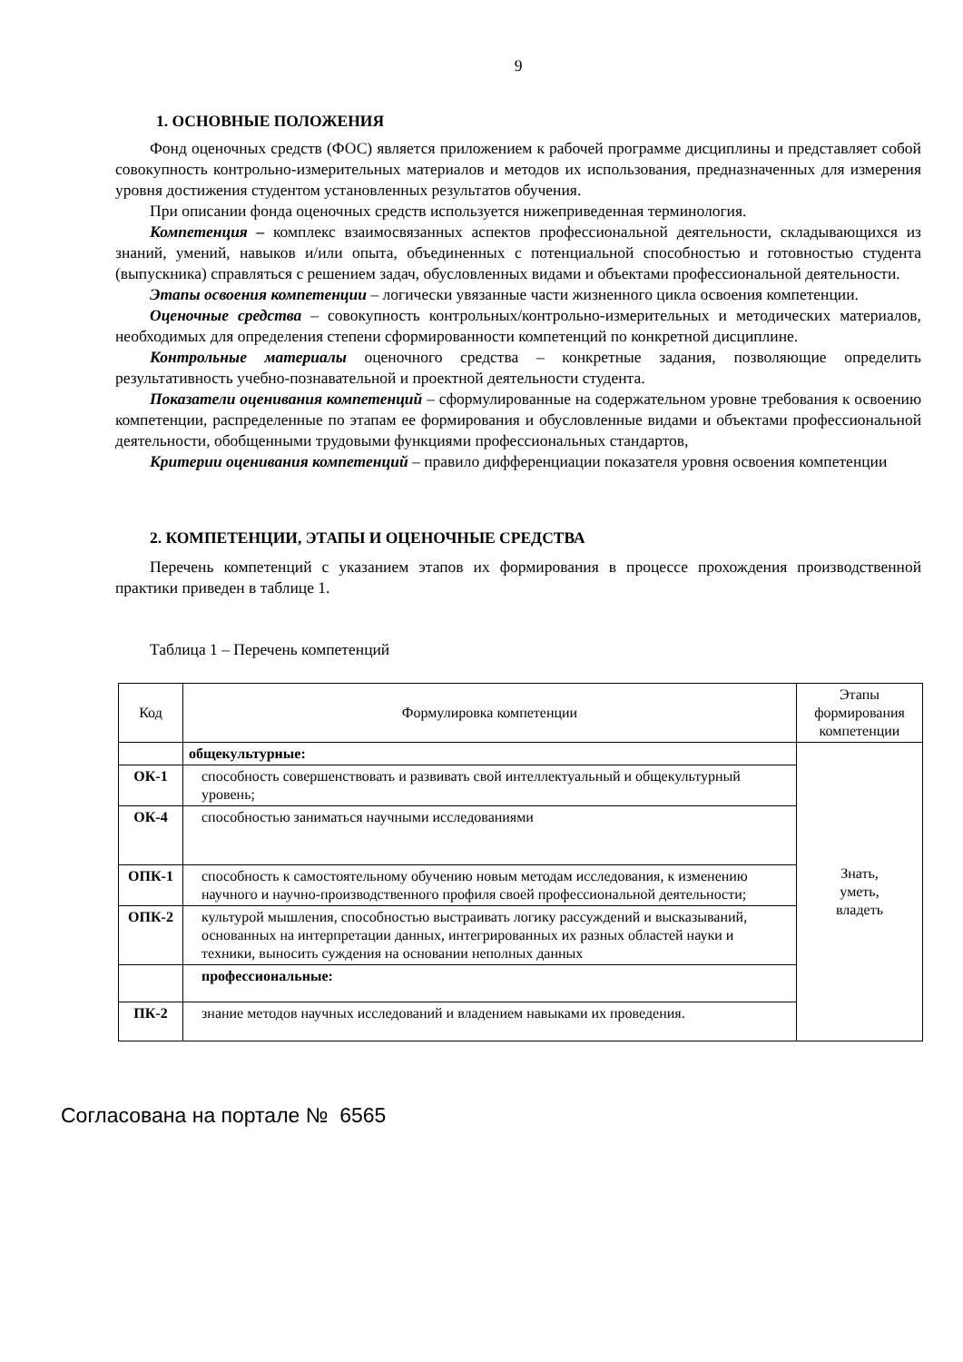9
1. ОСНОВНЫЕ ПОЛОЖЕНИЯ
Фонд оценочных средств (ФОС) является приложением к рабочей программе дисциплины и представляет собой совокупность контрольно-измерительных материалов и методов их использования, предназначенных для измерения уровня достижения студентом установленных результатов обучения.
При описании фонда оценочных средств используется нижеприведенная терминология.
Компетенция – комплекс взаимосвязанных аспектов профессиональной деятельности, складывающихся из знаний, умений, навыков и/или опыта, объединенных с потенциальной способностью и готовностью студента (выпускника) справляться с решением задач, обусловленных видами и объектами профессиональной деятельности.
Этапы освоения компетенции – логически увязанные части жизненного цикла освоения компетенции.
Оценочные средства – совокупность контрольных/контрольно-измерительных и методических материалов, необходимых для определения степени сформированности компетенций по конкретной дисциплине.
Контрольные материалы оценочного средства – конкретные задания, позволяющие определить результативность учебно-познавательной и проектной деятельности студента.
Показатели оценивания компетенций – сформулированные на содержательном уровне требования к освоению компетенции, распределенные по этапам ее формирования и обусловленные видами и объектами профессиональной деятельности, обобщенными трудовыми функциями профессиональных стандартов,
Критерии оценивания компетенций – правило дифференциации показателя уровня освоения компетенции
2. КОМПЕТЕНЦИИ, ЭТАПЫ И ОЦЕНОЧНЫЕ СРЕДСТВА
Перечень компетенций с указанием этапов их формирования в процессе прохождения производственной практики приведен в таблице 1.
Таблица 1 – Перечень компетенций
| Код | Формулировка компетенции | Этапы формирования компетенции |
| --- | --- | --- |
| | общекультурные: | Знать, уметь, владеть |
| ОК-1 | способность совершенствовать и развивать свой интеллектуальный и общекультурный уровень; | |
| ОК-4 | способностью заниматься научными исследованиями | |
| ОПК-1 | способность к самостоятельному обучению новым методам исследования, к изменению научного и научно-производственного профиля своей профессиональной деятельности; | |
| ОПК-2 | культурой мышления, способностью выстраивать логику рассуждений и высказываний, основанных на интерпретации данных, интегрированных их разных областей науки и техники, выносить суждения на основании неполных данных | |
| | профессиональные: | |
| ПК-2 | знание методов научных исследований и владением навыками их проведения. | |
Согласована на портале № 6565